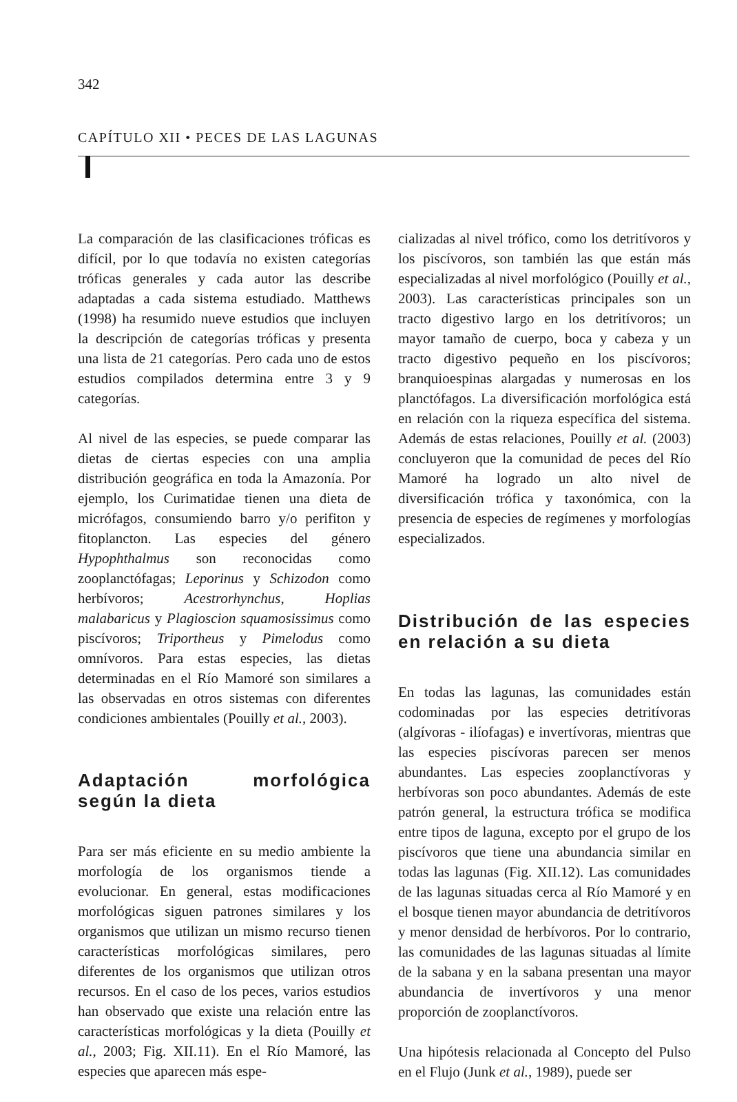342
CAPÍTULO XII • PECES DE LAS LAGUNAS
La comparación de las clasificaciones tróficas es difícil, por lo que todavía no existen categorías tróficas generales y cada autor las describe adaptadas a cada sistema estudiado. Matthews (1998) ha resumido nueve estudios que incluyen la descripción de categorías tróficas y presenta una lista de 21 categorías. Pero cada uno de estos estudios compilados determina entre 3 y 9 categorías.
Al nivel de las especies, se puede comparar las dietas de ciertas especies con una amplia distribución geográfica en toda la Amazonía. Por ejemplo, los Curimatidae tienen una dieta de micrófagos, consumiendo barro y/o perifiton y fitoplancton. Las especies del género Hypophthalmus son reconocidas como zooplanctófagas; Leporinus y Schizodon como herbívoros; Acestrorhynchus, Hoplias malabaricus y Plagioscion squamosissimus como piscívoros; Triportheus y Pimelodus como omnívoros. Para estas especies, las dietas determinadas en el Río Mamoré son similares a las observadas en otros sistemas con diferentes condiciones ambientales (Pouilly et al., 2003).
Adaptación morfológica según la dieta
Para ser más eficiente en su medio ambiente la morfología de los organismos tiende a evolucionar. En general, estas modificaciones morfológicas siguen patrones similares y los organismos que utilizan un mismo recurso tienen características morfológicas similares, pero diferentes de los organismos que utilizan otros recursos. En el caso de los peces, varios estudios han observado que existe una relación entre las características morfológicas y la dieta (Pouilly et al., 2003; Fig. XII.11). En el Río Mamoré, las especies que aparecen más espe-
cializadas al nivel trófico, como los detritívoros y los piscívoros, son también las que están más especializadas al nivel morfológico (Pouilly et al., 2003). Las características principales son un tracto digestivo largo en los detritívoros; un mayor tamaño de cuerpo, boca y cabeza y un tracto digestivo pequeño en los piscívoros; branquioespinas alargadas y numerosas en los planctófagos. La diversificación morfológica está en relación con la riqueza específica del sistema. Además de estas relaciones, Pouilly et al. (2003) concluyeron que la comunidad de peces del Río Mamoré ha logrado un alto nivel de diversificación trófica y taxonómica, con la presencia de especies de regímenes y morfologías especializados.
Distribución de las especies en relación a su dieta
En todas las lagunas, las comunidades están codominadas por las especies detritívoras (algívoras - ilíofagas) e invertívoras, mientras que las especies piscívoras parecen ser menos abundantes. Las especies zooplanctívoras y herbívoras son poco abundantes. Además de este patrón general, la estructura trófica se modifica entre tipos de laguna, excepto por el grupo de los piscívoros que tiene una abundancia similar en todas las lagunas (Fig. XII.12). Las comunidades de las lagunas situadas cerca al Río Mamoré y en el bosque tienen mayor abundancia de detritívoros y menor densidad de herbívoros. Por lo contrario, las comunidades de las lagunas situadas al límite de la sabana y en la sabana presentan una mayor abundancia de invertívoros y una menor proporción de zooplanctívoros.
Una hipótesis relacionada al Concepto del Pulso en el Flujo (Junk et al., 1989), puede ser